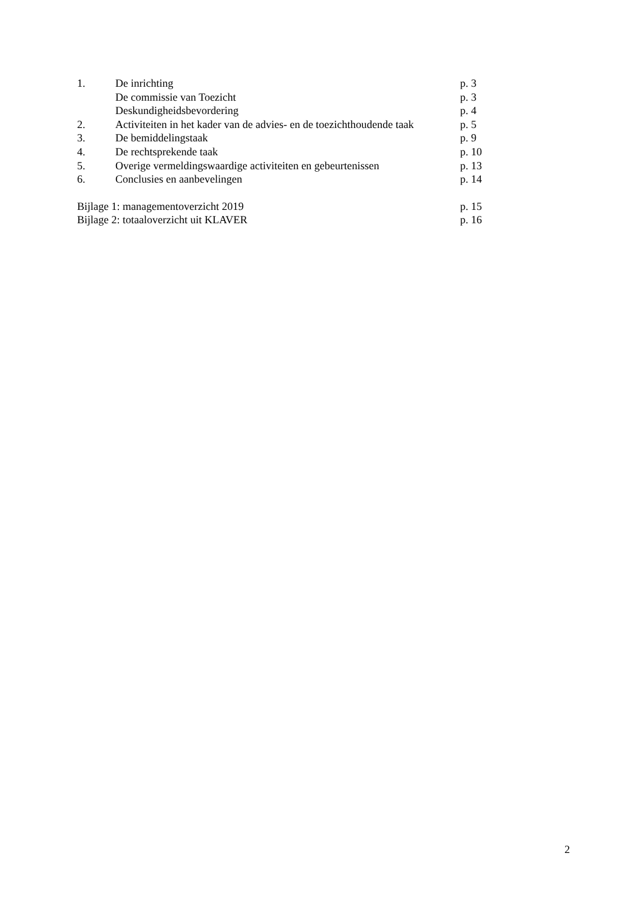1. De inrichting p. 3
De commissie van Toezicht p. 3
Deskundigheidsbevordering p. 4
2. Activiteiten in het kader van de advies- en de toezichthoudende taak p. 5
3. De bemiddelingstaak p. 9
4. De rechtsprekende taak p. 10
5. Overige vermeldingswaardige activiteiten en gebeurtenissen p. 13
6. Conclusies en aanbevelingen p. 14
Bijlage 1: managementoverzicht 2019 p. 15
Bijlage 2: totaaloverzicht uit KLAVER p. 16
2